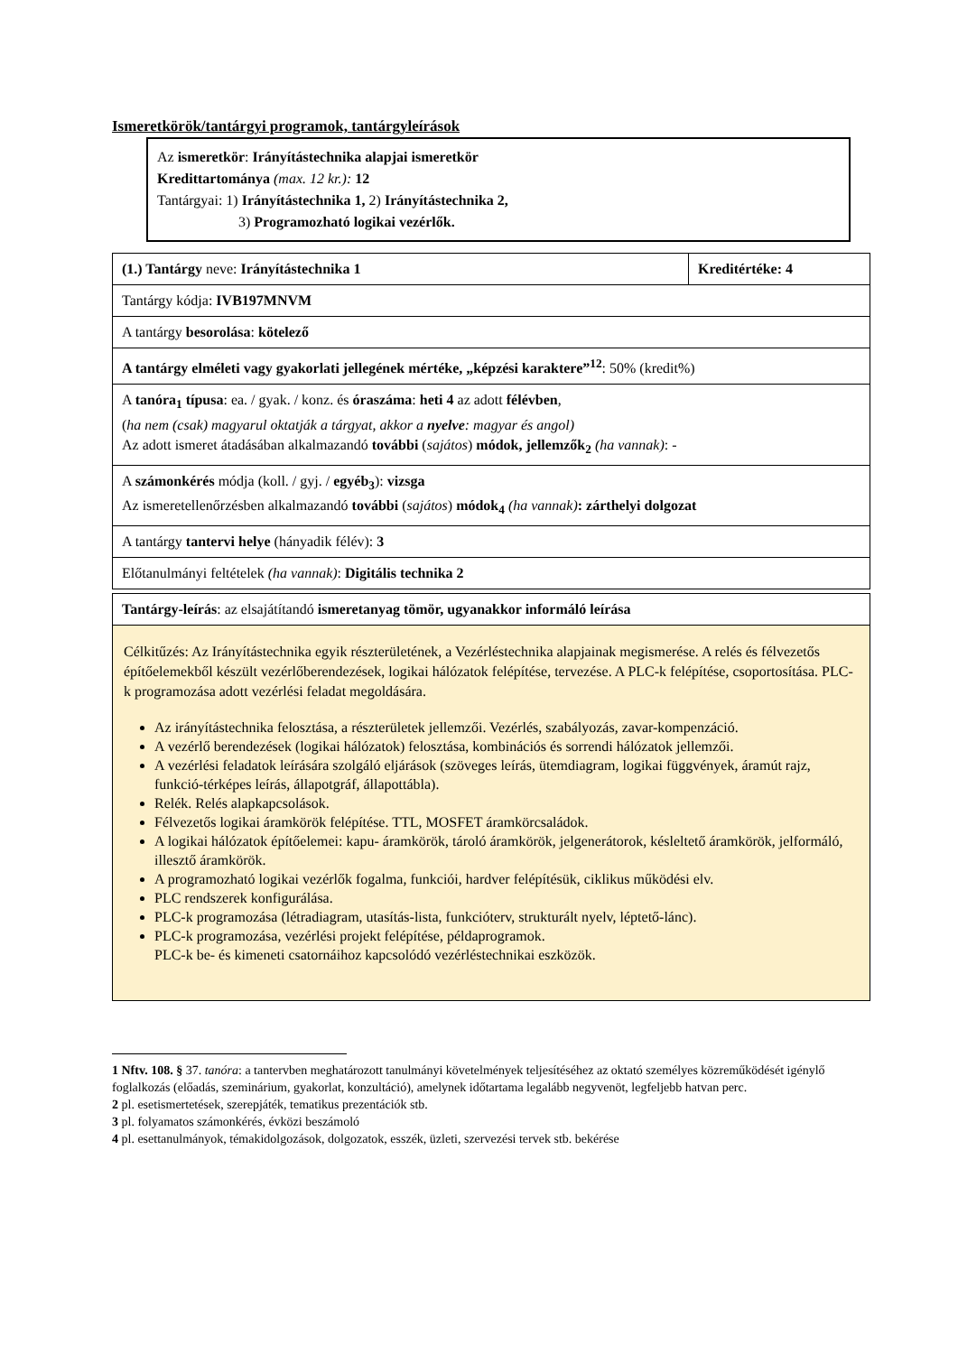Ismeretkörök/tantárgyi programok, tantárgyleírások
Az ismeretkör: Irányítástechnika alapjai ismeretkör
Kredittartománya (max. 12 kr.): 12
Tantárgyai: 1) Irányítástechnika 1, 2) Irányítástechnika 2,
3) Programozható logikai vezérlők.
| (1.) Tantárgy neve: Irányítástechnika 1 | Kreditértéke: 4 |
| Tantárgy kódja: IVB197MNVM | |
| A tantárgy besorolása : kötelező | |
| A tantárgy elméleti vagy gyakorlati jellegének mértéke, „képzési karaktere”<sup>12</sup> : 50% (kredit%) | |
| A tanóra<sub>1</sub> típusa : ea. / gyak. / konz. és óraszáma : heti 4 az adott félévben , ( ha nem (csak) magyarul oktatják a tárgyat, akkor a nyelve : magyar és angol) Az adott ismeret átadásában alkalmazandó további ( sajátos ) módok, jellemzők<sub>2</sub> (ha vannak) : - | |
| A számonkérés módja (koll. / gyj. / egyéb<sub>3</sub> ): vizsga Az ismeretellenőrzésben alkalmazandó további ( sajátos ) módok<sub>4</sub> (ha vannak) : zárthelyi dolgozat | |
| A tantárgy tantervi helye (hányadik félév): 3 | |
| Előtanulmányi feltételek (ha vannak) : Digitális technika 2 | |
| Tantárgy-leírás : az elsajátítandó ismeretanyag tömör, ugyanakkor informáló leírása |
| Célkitűzés: Az Irányítástechnika egyik részterületének, a Vezérléstechnika alapjainak megismerése. A relés és félvezetős építőelemekből készült vezérlőberendezések, logikai hálózatok felépítése, tervezése. A PLC-k felépítése, csoportosítása. PLC-k programozása adott vezérlési feladat megoldására. Az irányítástechnika felosztása, a részterületek jellemzői. Vezérlés, szabályozás, zavar-kompenzáció. A vezérlő berendezések (logikai hálózatok) felosztása, kombinációs és sorrendi hálózatok jellemzői. A vezérlési feladatok leírására szolgáló eljárások (szöveges leírás, ütemdiagram, logikai függvények, áramút rajz, funkció-térképes leírás, állapotgráf, állapottábla). Relék. Relés alapkapcsolások. Félvezetős logikai áramkörök felépítése. TTL, MOSFET áramkörcsaládok. A logikai hálózatok építőelemei: kapu- áramkörök, tároló áramkörök, jelgenerátorok, késleltető áramkörök, jelformáló, illesztő áramkörök. A programozható logikai vezérlők fogalma, funkciói, hardver felépítésük, ciklikus működési elv. PLC rendszerek konfigurálása. PLC-k programozása (létradiagram, utasítás-lista, funkcióterv, strukturált nyelv, léptető-lánc). PLC-k programozása, vezérlési projekt felépítése, példaprogramok. PLC-k be- és kimeneti csatornáihoz kapcsolódó vezérléstechnikai eszközök. |
1 Nftv. 108. § 37. tanóra: a tantervben meghatározott tanulmányi követelmények teljesítéséhez az oktató személyes közreműködését igénylő foglalkozás (előadás, szeminárium, gyakorlat, konzultáció), amelynek időtartama legalább negyvenöt, legfeljebb hatvan perc.
2 pl. esetismertetések, szerepjáték, tematikus prezentációk stb.
3 pl. folyamatos számonkérés, évközi beszámoló
4 pl. esettanulmányok, témakidolgozások, dolgozatok, esszék, üzleti, szervezési tervek stb. bekérése